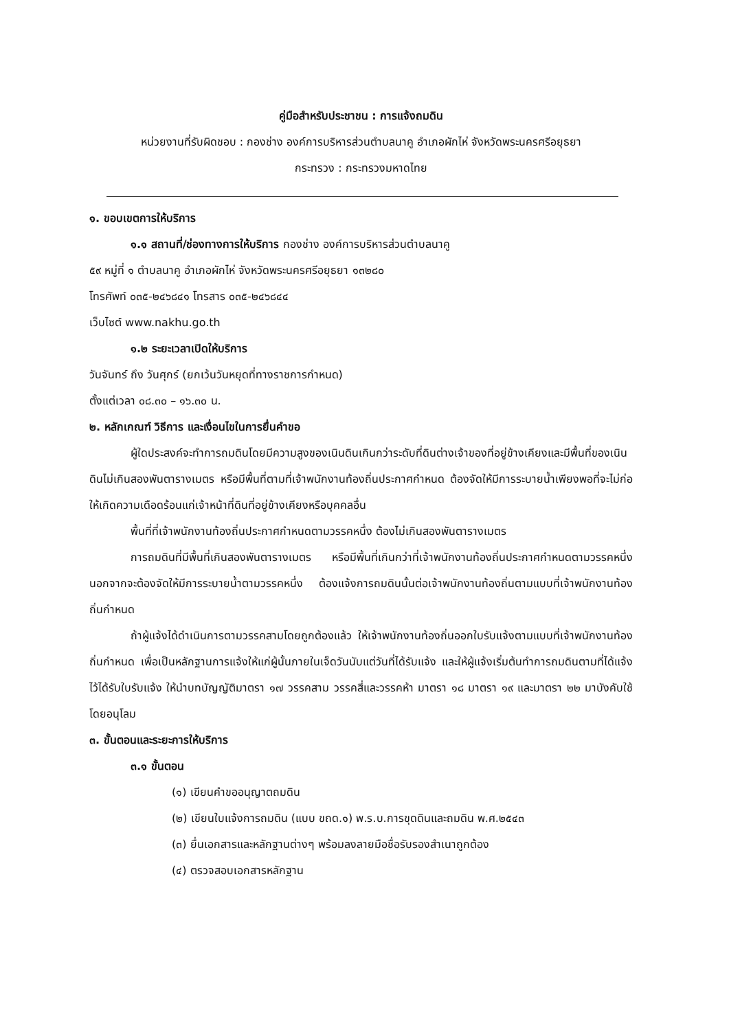คู่มือสำหรับประชาชน : การแจ้งถมดิน
หน่วยงานที่รับผิดชอบ : กองช่าง องค์การบริหารส่วนตำบลนาคู อำเภอผักไห่ จังหวัดพระนครศรีอยุธยา
กระทรวง : กระทรวงมหาดไทย
๑. ขอบเขตการให้บริการ
๑.๑ สถานที่/ช่องทางการให้บริการ กองช่าง องค์การบริหารส่วนตำบลนาคู
๕๙ หมู่ที่ ๑ ตำบลนาคู อำเภอผักไห่ จังหวัดพระนครศรีอยุธยา ๑๓๒๘๐
โทรศัพท์ ๐๓๕-๒๔๖๘๔๑ โทรสาร ๐๓๕-๒๔๖๘๔๔
เว็บไซต์ www.nakhu.go.th
๑.๒ ระยะเวลาเปิดให้บริการ
วันจันทร์ ถึง วันศุกร์ (ยกเว้นวันหยุดที่ทางราชการกำหนด)
ตั้งแต่เวลา ๐๘.๓๐ – ๑๖.๓๐ น.
๒. หลักเกณฑ์ วิธีการ และเงื่อนไขในการยื่นคำขอ
ผู้ใดประสงค์จะทำการถมดินโดยมีความสูงของเนินดินเกินกว่าระดับที่ดินต่างเจ้าของที่อยู่ข้างเคียงและมีพื้นที่ของเนินดินไม่เกินสองพันตารางเมตร หรือมีพื้นที่ตามที่เจ้าพนักงานท้องถิ่นประกาศกำหนด ต้องจัดให้มีการระบายน้ำเพียงพอที่จะไม่ก่อให้เกิดความเดือดร้อนแก่เจ้าหน้าที่ดินที่อยู่ข้างเคียงหรือบุคคลอื่น
พื้นที่ที่เจ้าพนักงานท้องถิ่นประกาศกำหนดตามวรรคหนึ่ง ต้องไม่เกินสองพันตารางเมตร
การถมดินที่มีพื้นที่เกินสองพันตารางเมตร หรือมีพื้นที่เกินกว่าที่เจ้าพนักงานท้องถิ่นประกาศกำหนดตามวรรคหนึ่งนอกจากจะต้องจัดให้มีการระบายน้ำตามวรรคหนึ่ง ต้องแจ้งการถมดินนั้นต่อเจ้าพนักงานท้องถิ่นตามแบบที่เจ้าพนักงานท้องถิ่นกำหนด
ถ้าผู้แจ้งได้ดำเนินการตามวรรคสามโดยถูกต้องแล้ว ให้เจ้าพนักงานท้องถิ่นออกใบรับแจ้งตามแบบที่เจ้าพนักงานท้องถิ่นกำหนด เพื่อเป็นหลักฐานการแจ้งให้แก่ผู้นั้นภายในเจ็ดวันนับแต่วันที่ได้รับแจ้ง และให้ผู้แจ้งเริ่มต้นทำการถมดินตามที่ได้แจ้งไว้ได้รับใบรับแจ้ง ให้นำบทบัญญัติมาตรา ๑๗ วรรคสาม วรรคสี่และวรรคห้า มาตรา ๑๘ มาตรา ๑๙ และมาตรา ๒๒ มาบังคับใช้โดยอนุโลม
๓. ขั้นตอนและระยะการให้บริการ
๓.๑ ขั้นตอน
(๑) เขียนคำขออนุญาตถมดิน
(๒) เขียนใบแจ้งการถมดิน (แบบ ขถด.๑) พ.ร.บ.การขุดดินและถมดิน พ.ศ.๒๕๔๓
(๓) ยื่นเอกสารและหลักฐานต่างๆ พร้อมลงลายมือชื่อรับรองสำเนาถูกต้อง
(๔) ตรวจสอบเอกสารหลักฐาน